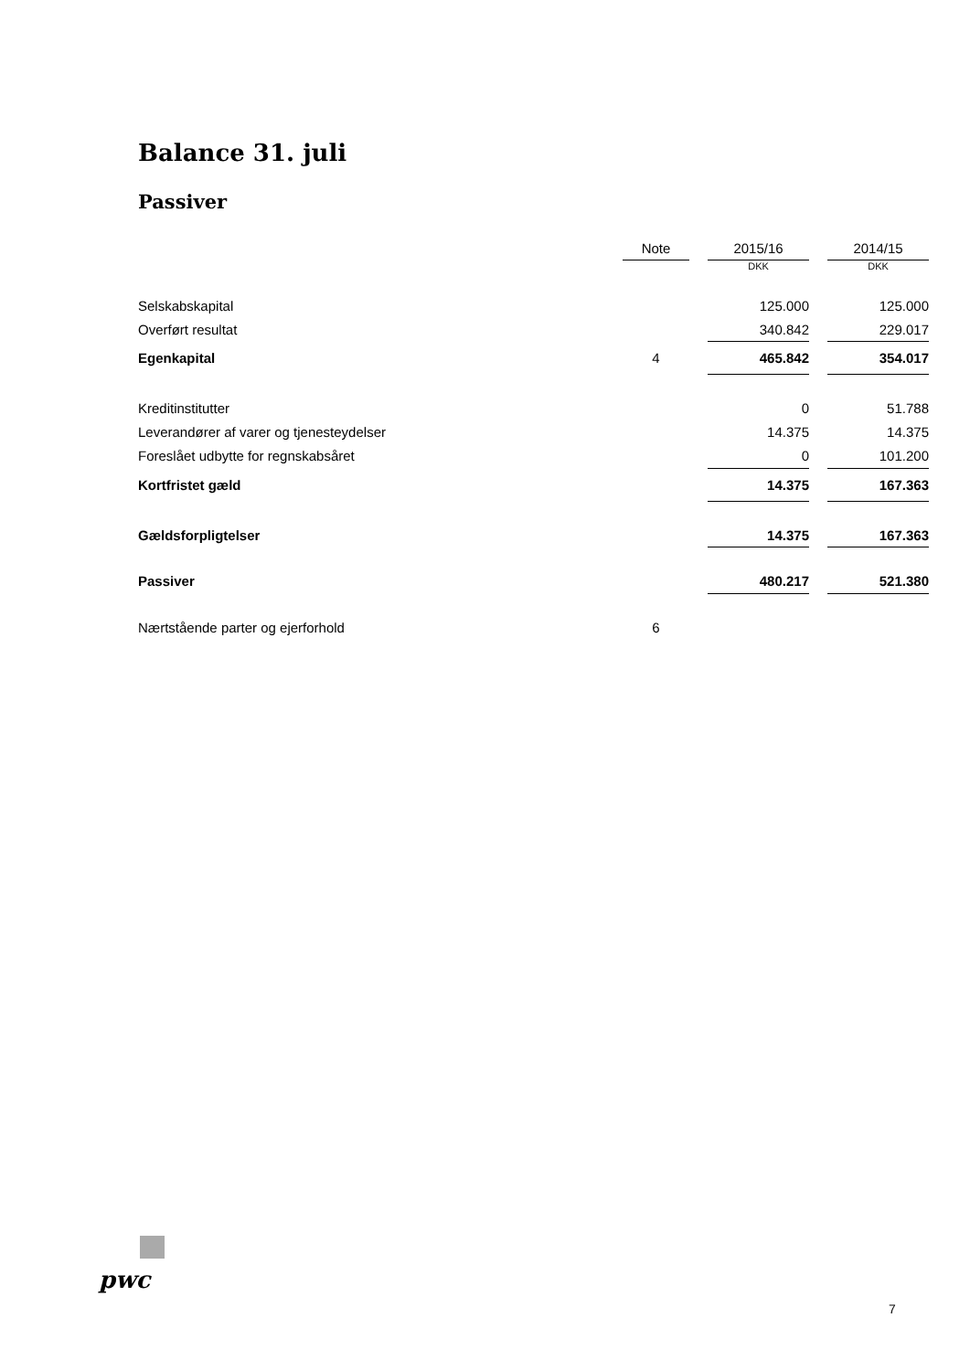Balance 31. juli
Passiver
| | Note | | 2015/16 | | 2014/15 |
| --- | --- | --- | --- | --- | --- |
| | | | DKK | | DKK |
| Selskabskapital | | | 125.000 | | 125.000 |
| Overført resultat | | | 340.842 | | 229.017 |
| Egenkapital | 4 | | 465.842 | | 354.017 |
| Kreditinstitutter | | | 0 | | 51.788 |
| Leverandører af varer og tjenesteydelser | | | 14.375 | | 14.375 |
| Foreslået udbytte for regnskabsåret | | | 0 | | 101.200 |
| Kortfristet gæld | | | 14.375 | | 167.363 |
| Gældsforpligtelser | | | 14.375 | | 167.363 |
| Passiver | | | 480.217 | | 521.380 |
| Nærtstående parter og ejerforhold | 6 | | | | |
pwc
7